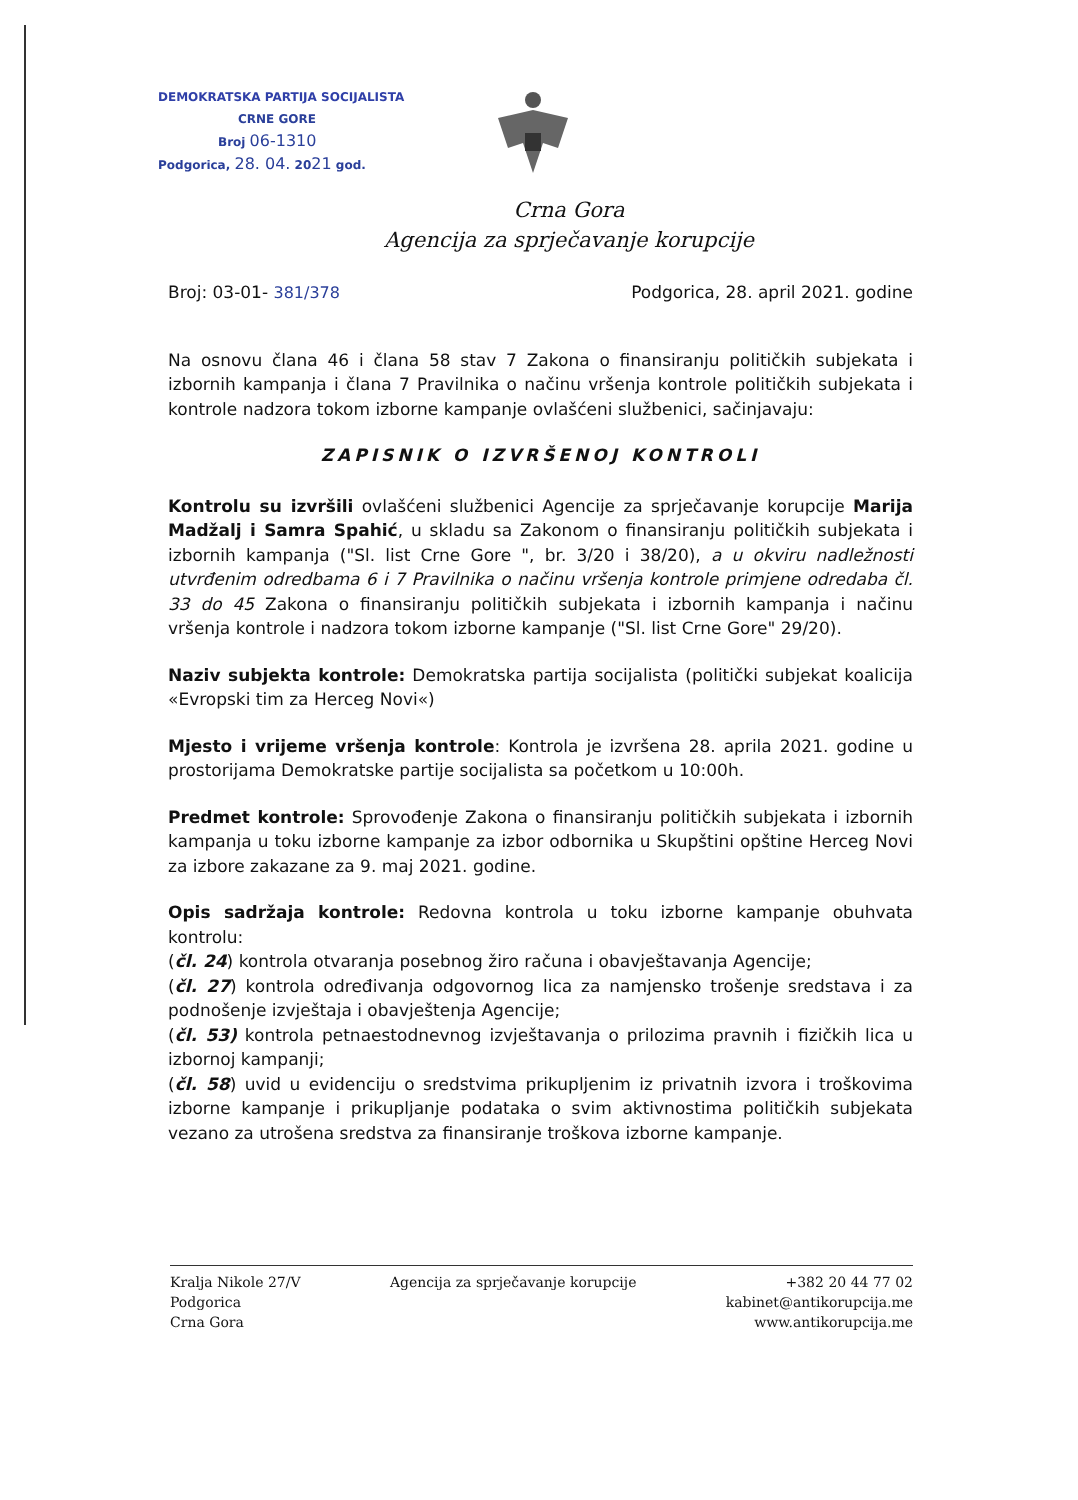DEMOKRATSKA PARTIJA SOCIJALISTA
CRNE GORE
Broj 06-1310
Podgorica, 28. 04. 2021 god.
Crna Gora
Agencija za sprječavanje korupcije
Broj: 03-01- 381/378 Podgorica, 28. april 2021. godine
Na osnovu člana 46 i člana 58 stav 7 Zakona o finansiranju političkih subjekata i izbornih kampanja i člana 7 Pravilnika o načinu vršenja kontrole političkih subjekata i kontrole nadzora tokom izborne kampanje ovlašćeni službenici, sačinjavaju:
ZAPISNIK O IZVRŠENOJ KONTROLI
Kontrolu su izvršili ovlašćeni službenici Agencije za sprječavanje korupcije Marija Madžalj i Samra Spahić, u skladu sa Zakonom o finansiranju političkih subjekata i izbornih kampanja ("Sl. list Crne Gore ", br. 3/20 i 38/20), a u okviru nadležnosti utvrđenim odredbama 6 i 7 Pravilnika o načinu vršenja kontrole primjene odredaba čl. 33 do 45 Zakona o finansiranju političkih subjekata i izbornih kampanja i načinu vršenja kontrole i nadzora tokom izborne kampanje ("Sl. list Crne Gore" 29/20).
Naziv subjekta kontrole: Demokratska partija socijalista (politički subjekat koalicija «Evropski tim za Herceg Novi«)
Mjesto i vrijeme vršenja kontrole: Kontrola je izvršena 28. aprila 2021. godine u prostorijama Demokratske partije socijalista sa početkom u 10:00h.
Predmet kontrole: Sprovođenje Zakona o finansiranju političkih subjekata i izbornih kampanja u toku izborne kampanje za izbor odbornika u Skupštini opštine Herceg Novi za izbore zakazane za 9. maj 2021. godine.
Opis sadržaja kontrole: Redovna kontrola u toku izborne kampanje obuhvata kontrolu:
(čl. 24) kontrola otvaranja posebnog žiro računa i obavještavanja Agencije;
(čl. 27) kontrola određivanja odgovornog lica za namjensko trošenje sredstava i za podnošenje izvještaja i obavještenja Agencije;
(čl. 53) kontrola petnaestodnevnog izvještavanja o prilozima pravnih i fizičkih lica u izbornoj kampanji;
(čl. 58) uvid u evidenciju o sredstvima prikupljenim iz privatnih izvora i troškovima izborne kampanje i prikupljanje podataka o svim aktivnostima političkih subjekata vezano za utrošena sredstva za finansiranje troškova izborne kampanje.
Kralja Nikole 27/V
Podgorica
Crna Gora
Agencija za sprječavanje korupcije
+382 20 44 77 02
kabinet@antikorupcija.me
www.antikorupcija.me